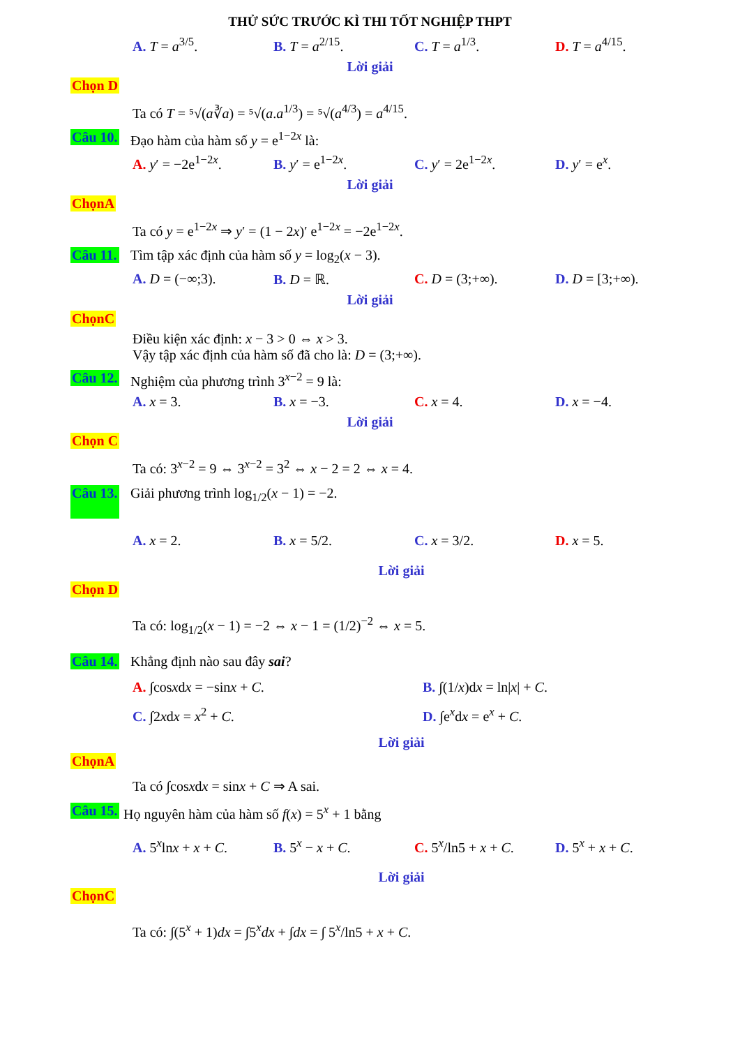THỬ SỨC TRƯỚC KÌ THI TỐT NGHIỆP THPT
A. T = a<sup>3/5</sup>. B. T = a<sup>2/15</sup>. C. T = a<sup>1/3</sup>. D. T = a<sup>4/15</sup>.
Lời giải
Chọn D
Ta có T = ⁵√(a∛a) = ⁵√(a.a<sup>1/3</sup>) = ⁵√(a<sup>4/3</sup>) = a<sup>4/15</sup>.
Câu 10. Đạo hàm của hàm số y = e<sup>1−2x</sup> là:
A. y′ = −2e<sup>1−2x</sup>. B. y′ = e<sup>1−2x</sup>. C. y′ = 2e<sup>1−2x</sup>. D. y′ = e<sup>x</sup>.
Lời giải
ChọnA
Ta có y = e<sup>1−2x</sup> ⇒ y′ = (1 − 2x)′ e<sup>1−2x</sup> = −2e<sup>1−2x</sup>.
Câu 11. Tìm tập xác định của hàm số y = log<sub>2</sub>(x − 3).
A. D = (−∞;3). B. D = ℝ. C. D = (3;+∞). D. D = [3;+∞).
Lời giải
ChọnC
Điều kiện xác định: x − 3 > 0 ⇔ x > 3.
Vậy tập xác định của hàm số đã cho là: D = (3;+∞).
Câu 12. Nghiệm của phương trình 3<sup>x−2</sup> = 9 là:
A. x = 3. B. x = −3. C. x = 4. D. x = −4.
Lời giải
Chọn C
Ta có: 3<sup>x−2</sup> = 9 ⇔ 3<sup>x−2</sup> = 3<sup>2</sup> ⇔ x − 2 = 2 ⇔ x = 4.
Câu 13. Giải phương trình log<sub>1/2</sub>(x − 1) = −2.
A. x = 2. B. x = 5/2. C. x = 3/2. D. x = 5.
Lời giải
Chọn D
Ta có: log<sub>1/2</sub>(x − 1) = −2 ⇔ x − 1 = (1/2)<sup>−2</sup> ⇔ x = 5.
Câu 14. Khẳng định nào sau đây sai?
A. ∫cosxdx = −sinx + C. B. ∫(1/x)dx = ln|x| + C.
C. ∫2xdx = x<sup>2</sup> + C. D. ∫e<sup>x</sup>dx = e<sup>x</sup> + C.
Lời giải
ChọnA
Ta có ∫cosxdx = sinx + C ⇒ A sai.
Câu 15. Họ nguyên hàm của hàm số f(x) = 5<sup>x</sup> + 1 bằng
A. 5<sup>x</sup>lnx + x + C. B. 5<sup>x</sup> − x + C. C. 5<sup>x</sup>/ln5 + x + C. D. 5<sup>x</sup> + x + C.
Lời giải
ChọnC
Ta có: ∫(5<sup>x</sup> + 1)dx = ∫5<sup>x</sup>dx + ∫dx = ∫ 5<sup>x</sup>/ln5 + x + C.